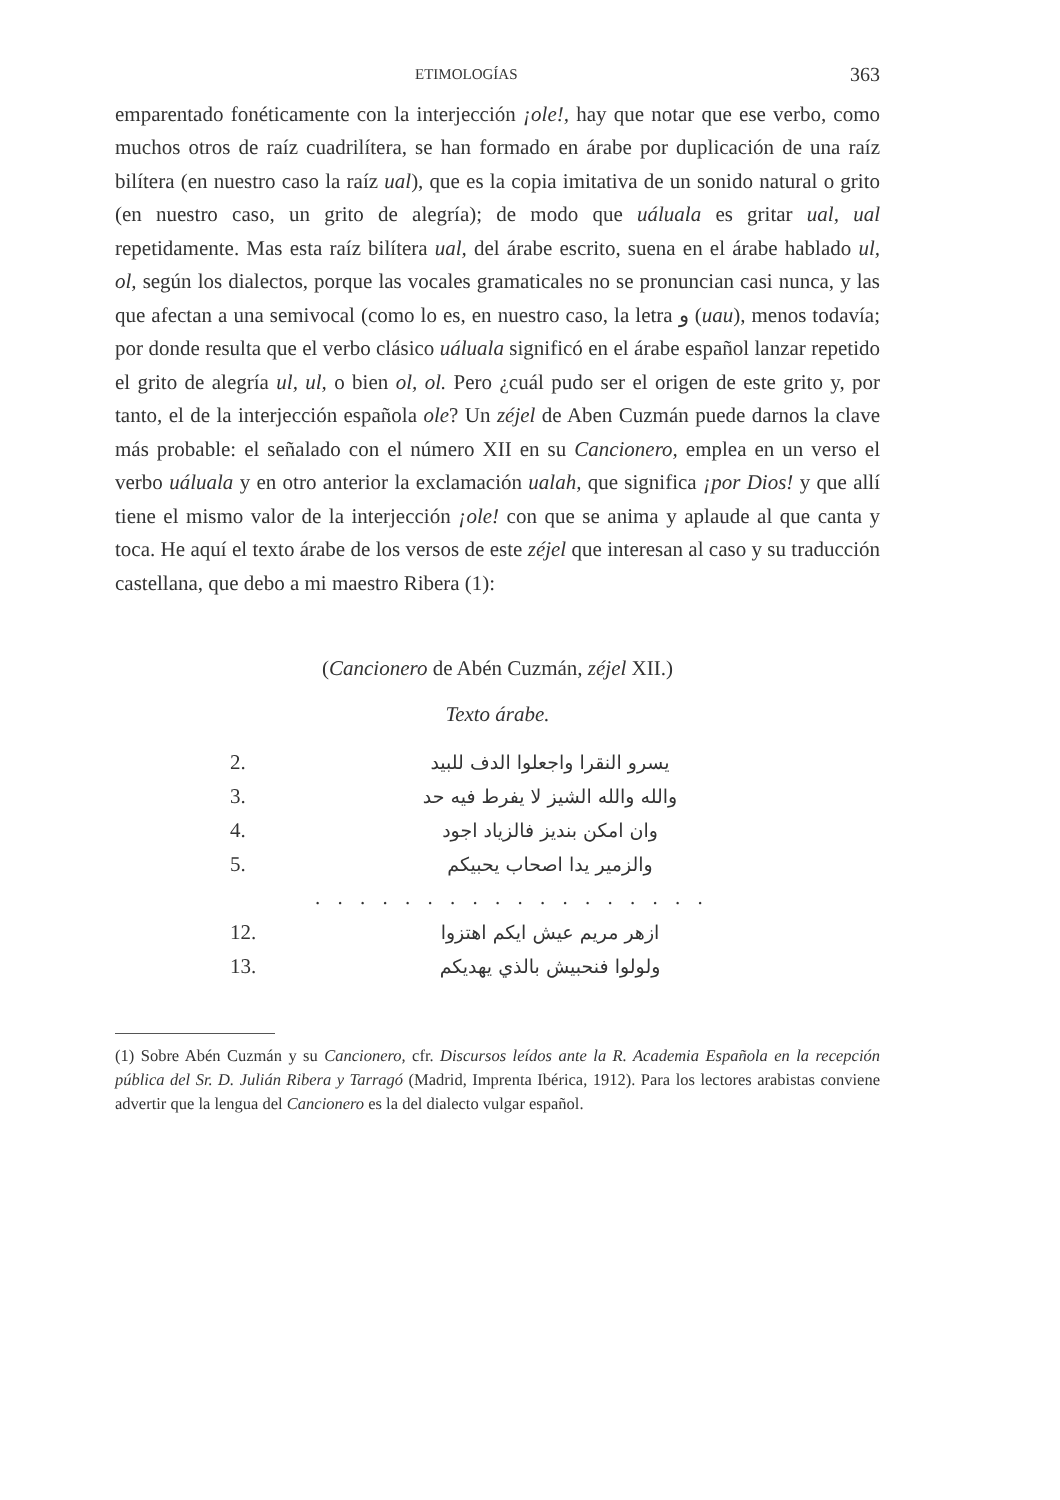ETIMOLOGÍAS 363
emparentado fonéticamente con la interjección ¡ole!, hay que notar que ese verbo, como muchos otros de raíz cuadrilítera, se han formado en árabe por duplicación de una raíz bilítera (en nuestro caso la raíz ual), que es la copia imitativa de un sonido natural o grito (en nuestro caso, un grito de alegría); de modo que uáluala es gritar ual, ual repetidamente. Mas esta raíz bilítera ual, del árabe escrito, suena en el árabe hablado ul, ol, según los dialectos, porque las vocales gramaticales no se pronuncian casi nunca, y las que afectan a una semivocal (como lo es, en nuestro caso, la letra و (uau), menos todavía; por donde resulta que el verbo clásico uáluala significó en el árabe español lanzar repetido el grito de alegría ul, ul, o bien ol, ol. Pero ¿cuál pudo ser el origen de este grito y, por tanto, el de la interjección española ole? Un zéjel de Aben Cuzmán puede darnos la clave más probable: el señalado con el número XII en su Cancionero, emplea en un verso el verbo uáluala y en otro anterior la exclamación ualah, que significa ¡por Dios! y que allí tiene el mismo valor de la interjección ¡ole! con que se anima y aplaude al que canta y toca. He aquí el texto árabe de los versos de este zéjel que interesan al caso y su traducción castellana, que debo a mi maestro Ribera (1):
(Cancionero de Abén Cuzmán, zéjel XII.)
Texto árabe.
2. يسرو النقرا واجعلوا الدف للبيد
3. والله والله الشيز لا يفرط فيه حد
4. وان امكن بنديز فالزياد اجود
5. والزمير يدا اصحاب يحبيكم
. . . . . . . . . . . . . . . . . .
12. ازهر مريم عيش ايكم اهتزوا
13. ولولوا فنحبيش بالذي يهديكم
(1) Sobre Abén Cuzmán y su Cancionero, cfr. Discursos leídos ante la R. Academia Española en la recepción pública del Sr. D. Julián Ribera y Tarragó (Madrid, Imprenta Ibérica, 1912). Para los lectores arabistas conviene advertir que la lengua del Cancionero es la del dialecto vulgar español.